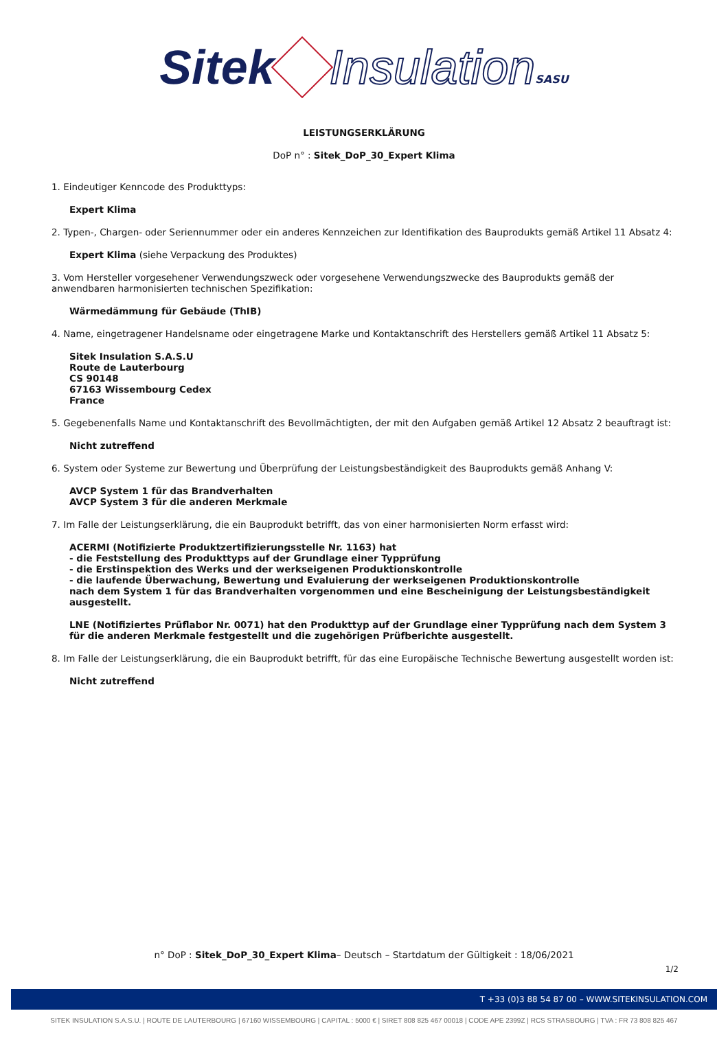Sitek Insulation SASU
LEISTUNGSERKLÄRUNG
DoP n° : Sitek_DoP_30_Expert Klima
1. Eindeutiger Kenncode des Produkttyps:
Expert Klima
2. Typen-, Chargen- oder Seriennummer oder ein anderes Kennzeichen zur Identifikation des Bauprodukts gemäß Artikel 11 Absatz 4:
Expert Klima (siehe Verpackung des Produktes)
3. Vom Hersteller vorgesehener Verwendungszweck oder vorgesehene Verwendungszwecke des Bauprodukts gemäß der anwendbaren harmonisierten technischen Spezifikation:
Wärmedämmung für Gebäude (ThIB)
4. Name, eingetragener Handelsname oder eingetragene Marke und Kontaktanschrift des Herstellers gemäß Artikel 11 Absatz 5:
Sitek Insulation S.A.S.U
Route de Lauterbourg
CS 90148
67163 Wissembourg Cedex
France
5. Gegebenenfalls Name und Kontaktanschrift des Bevollmächtigten, der mit den Aufgaben gemäß Artikel 12 Absatz 2 beauftragt ist:
Nicht zutreffend
6. System oder Systeme zur Bewertung und Überprüfung der Leistungsbeständigkeit des Bauprodukts gemäß Anhang V:
AVCP System 1 für das Brandverhalten
AVCP System 3 für die anderen Merkmale
7. Im Falle der Leistungserklärung, die ein Bauprodukt betrifft, das von einer harmonisierten Norm erfasst wird:
ACERMI (Notifizierte Produktzertifizierungsstelle Nr. 1163) hat
- die Feststellung des Produkttyps auf der Grundlage einer Typprüfung
- die Erstinspektion des Werks und der werkseigenen Produktionskontrolle
- die laufende Überwachung, Bewertung und Evaluierung der werkseigenen Produktionskontrolle
nach dem System 1 für das Brandverhalten vorgenommen und eine Bescheinigung der Leistungsbeständigkeit ausgestellt.
LNE (Notifiziertes Prüflabor Nr. 0071) hat den Produkttyp auf der Grundlage einer Typprüfung nach dem System 3 für die anderen Merkmale festgestellt und die zugehörigen Prüfberichte ausgestellt.
8. Im Falle der Leistungserklärung, die ein Bauprodukt betrifft, für das eine Europäische Technische Bewertung ausgestellt worden ist:
Nicht zutreffend
n° DoP : Sitek_DoP_30_Expert Klima– Deutsch – Startdatum der Gültigkeit : 18/06/2021
1/2
T +33 (0)3 88 54 87 00 – WWW.SITEKINSULATION.COM
SITEK INSULATION S.A.S.U. | ROUTE DE LAUTERBOURG | 67160 WISSEMBOURG | CAPITAL : 5000 € | SIRET 808 825 467 00018 | CODE APE 2399Z | RCS STRASBOURG | TVA : FR 73 808 825 467